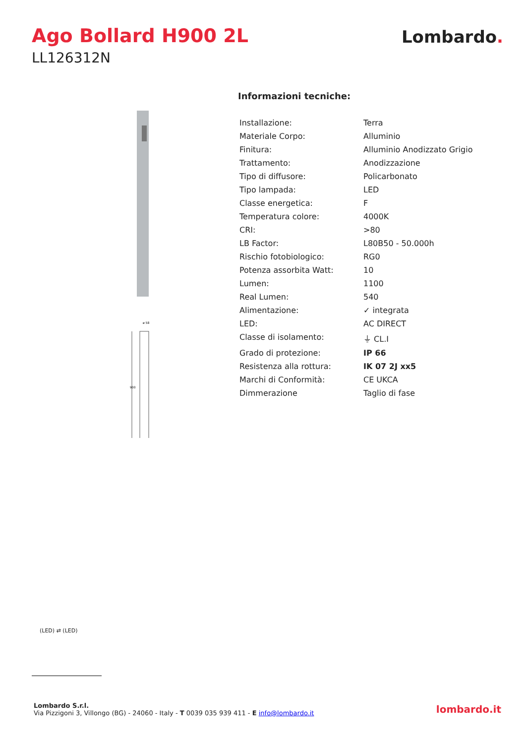Ago Bollard H900 2L
LL126312N
Lombardo.
900
ø 58
Informazioni tecniche:
| Installazione: | Terra |
| Materiale Corpo: | Alluminio |
| Finitura: | Alluminio Anodizzato Grigio |
| Trattamento: | Anodizzazione |
| Tipo di diffusore: | Policarbonato |
| Tipo lampada: | LED |
| Classe energetica: | F |
| Temperatura colore: | 4000K |
| CRI: | >80 |
| LB Factor: | L80B50 - 50.000h |
| Rischio fotobiologico: | RG0 |
| Potenza assorbita Watt: | 10 |
| Lumen: | 1100 |
| Real Lumen: | 540 |
| Alimentazione: | ✓ integrata |
| LED: | AC DIRECT |
| Classe di isolamento: | ⏚ CL.I |
| Grado di protezione: | IP 66 |
| Resistenza alla rottura: | IK 07 2J xx5 |
| Marchi di Conformità: | CE UKCA |
| Dimmerazione | Taglio di fase |
(LED) ⇄ (LED)
Lombardo S.r.l.
Via Pizzigoni 3, Villongo (BG) - 24060 - Italy - T 0039 035 939 411 - E info@lombardo.it
lombardo.it